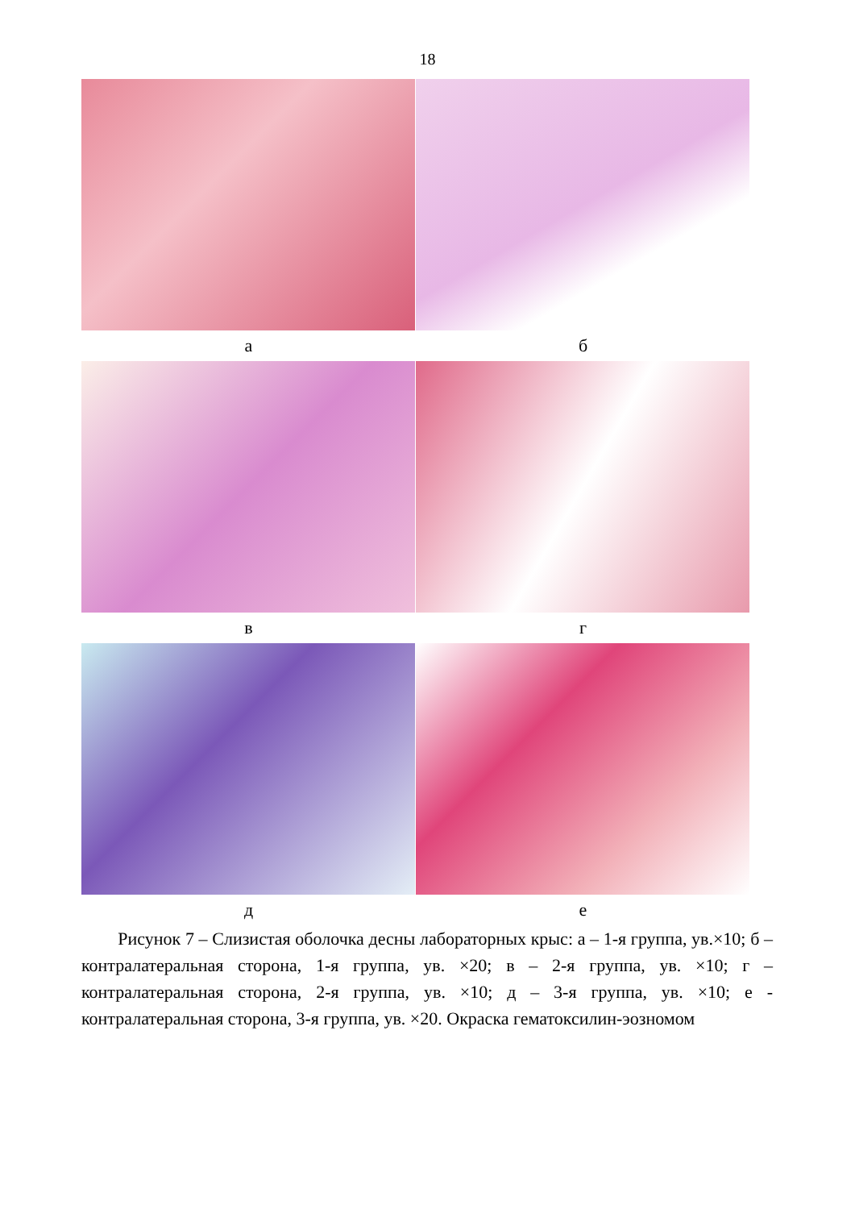18
а б
в г
д е
Рисунок 7 – Слизистая оболочка десны лабораторных крыс: а – 1-я группа, ув.×10; б – контралатеральная сторона, 1-я группа, ув. ×20; в – 2-я группа, ув. ×10; г – контралатеральная сторона, 2-я группа, ув. ×10; д – 3-я группа, ув. ×10; е - контралатеральная сторона, 3-я группа, ув. ×20. Окраска гематоксилин-эозномом